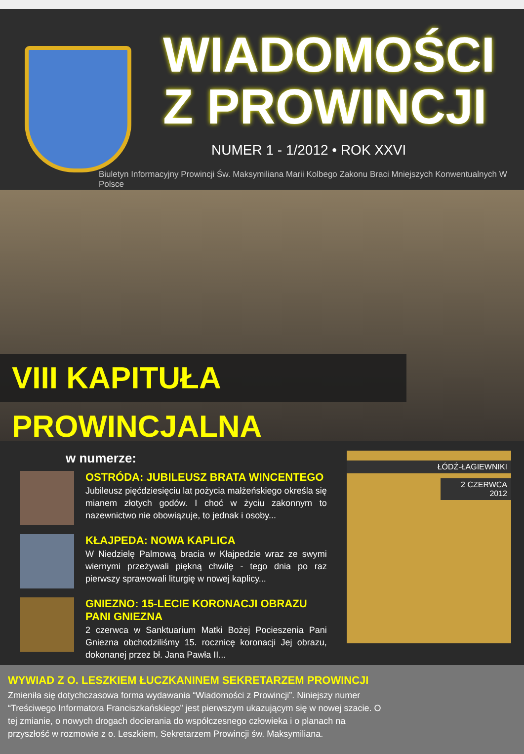WIADOMOŚCI
Z PROWINCJI
NUMER 1 - 1/2012 • ROK XXVI
Biuletyn Informacyjny Prowincji Św. Maksymiliana Marii Kolbego Zakonu Braci Mniejszych Konwentualnych W Polsce
VIII KAPITUŁA PROWINCJALNA
w numerze:
OSTRÓDA: JUBILEUSZ BRATA WINCENTEGO
Jubileusz pięćdziesięciu lat pożycia małżeńskiego określa się mianem złotych godów. I choć w życiu zakonnym to nazewnictwo nie obowiązuje, to jednak i osoby...
KŁAJPEDA: NOWA KAPLICA
W Niedzielę Palmową bracia w Kłajpedzie wraz ze swymi wiernymi przeżywali piękną chwilę - tego dnia po raz pierwszy sprawowali liturgię w nowej kaplicy...
GNIEZNO: 15-LECIE KORONACJI OBRAZU PANI GNIEZNA
2 czerwca w Sanktuarium Matki Bożej Pocieszenia Pani Gniezna obchodziliśmy 15. rocznicę koronacji Jej obrazu, dokonanej przez bł. Jana Pawła II...
ŁÓDŹ-ŁAGIEWNIKI
2 CZERWCA 2012
WYWIAD Z O. LESZKIEM ŁUCZKANINEM SEKRETARZEM PROWINCJI
Zmieniła się dotychczasowa forma wydawania “Wiadomości z Prowincji”. Niniejszy numer “Treściwego Informatora Franciszkańskiego” jest pierwszym ukazującym się w nowej szacie. O tej zmianie, o nowych drogach docierania do współczesnego człowieka i o planach na przyszłość w rozmowie z o. Leszkiem, Sekretarzem Prowincji św. Maksymiliana.